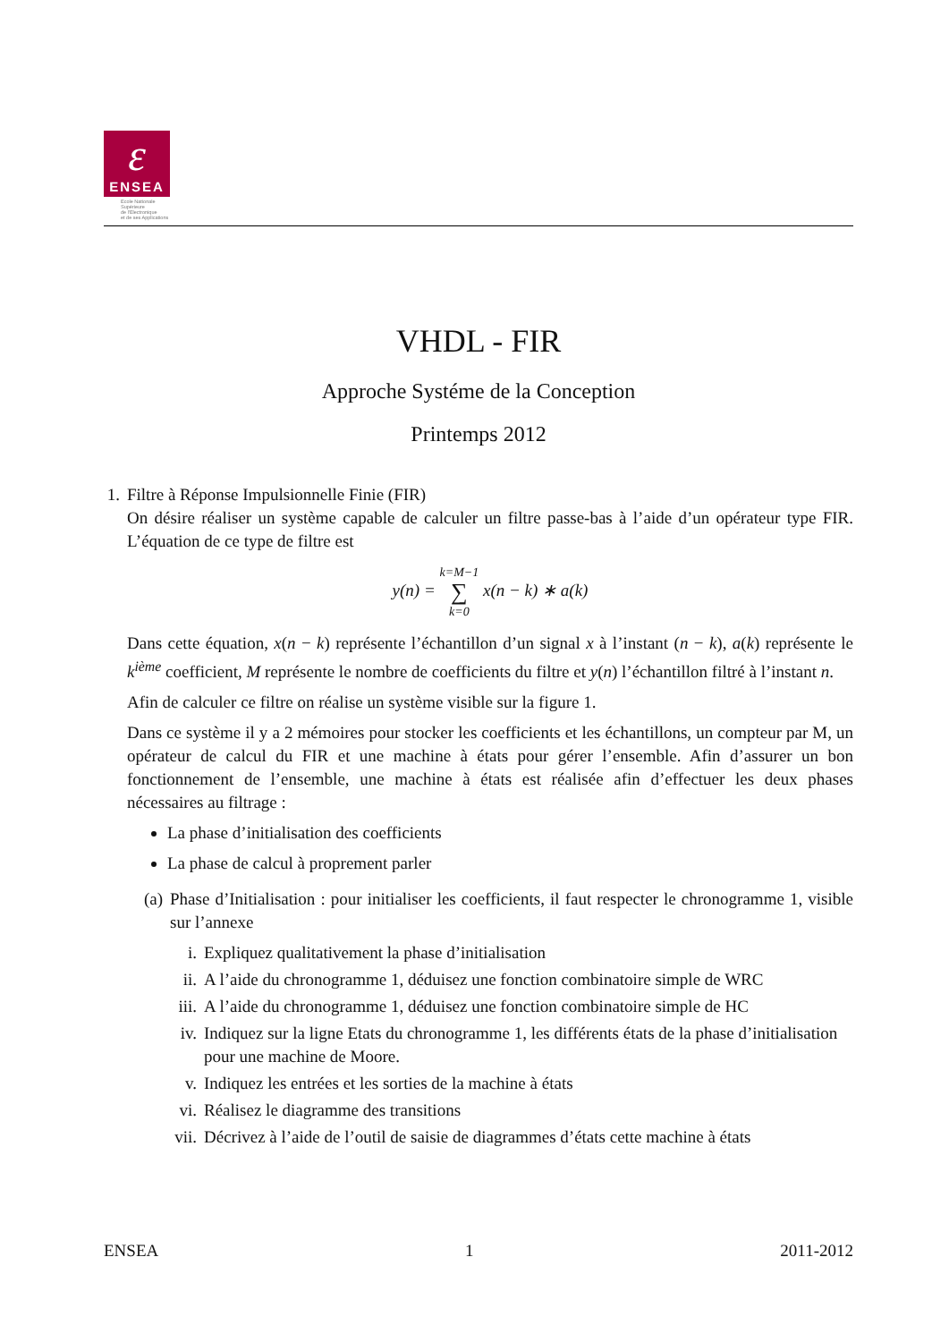ɛ
ENSEA
Ecole Nationale
Supérieure
de l'Electronique
et de ses Applications
VHDL - FIR
Approche Systéme de la Conception
Printemps 2012
1.
Filtre à Réponse Impulsionnelle Finie (FIR)
On désire réaliser un système capable de calculer un filtre passe-bas à l’aide d’un opérateur type FIR. L’équation de ce type de filtre est
y(n) = k=M−1
∑
k=0 x(n − k) ∗ a(k)
Dans cette équation, x(n − k) représente l’échantillon d’un signal x à l’instant (n − k), a(k) représente le k<sup>ième</sup> coefficient, M représente le nombre de coefficients du filtre et y(n) l’échantillon filtré à l’instant n.
Afin de calculer ce filtre on réalise un système visible sur la figure 1.
Dans ce système il y a 2 mémoires pour stocker les coefficients et les échantillons, un compteur par M, un opérateur de calcul du FIR et une machine à états pour gérer l’ensemble. Afin d’assurer un bon fonctionnement de l’ensemble, une machine à états est réalisée afin d’effectuer les deux phases nécessaires au filtrage :
La phase d’initialisation des coefficients
La phase de calcul à proprement parler
(a) Phase d’Initialisation : pour initialiser les coefficients, il faut respecter le chronogramme 1, visible sur l’annexe
i. Expliquez qualitativement la phase d’initialisation
ii.
A l’aide du chronogramme 1, déduisez une fonction combinatoire simple de WRC
iii.
A l’aide du chronogramme 1, déduisez une fonction combinatoire simple de HC
iv.
Indiquez sur la ligne Etats du chronogramme 1, les différents états de la phase d’initialisation pour une machine de Moore.
v. Indiquez les entrées et les sorties de la machine à états
vi.
Réalisez le diagramme des transitions
vii.
Décrivez à l’aide de l’outil de saisie de diagrammes d’états cette machine à états
ENSEA 1 2011-2012